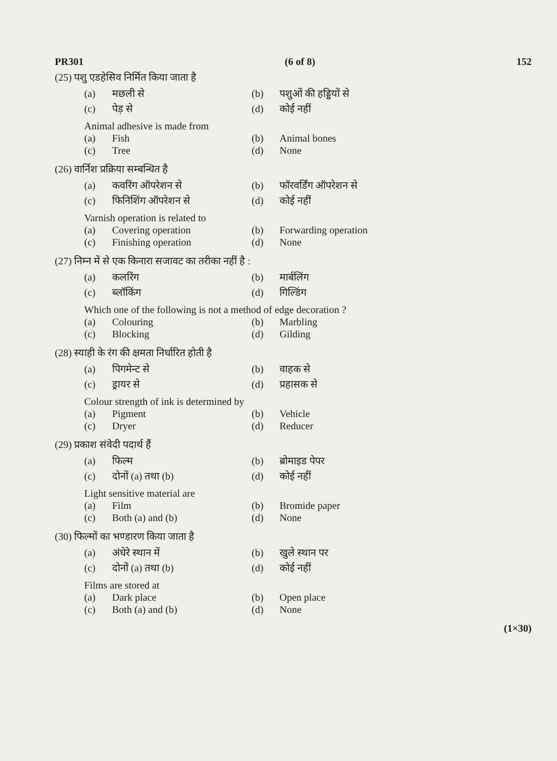PR301 (6 of 8) 152
(25) पशु एडहेसिव निर्मित किया जाता है
(a) मछली से (b) पशुओं की हड्डियों से
(c) पेड़ से (d) कोई नहीं
Animal adhesive is made from
(a) Fish (b) Animal bones
(c) Tree (d) None
(26) वार्निश प्रक्रिया सम्बन्धित है
(a) कवरिंग ऑपरेशन से (b) फॉरवर्डिंग ऑपरेशन से
(c) फिनिशिंग ऑपरेशन से (d) कोई नहीं
Varnish operation is related to
(a) Covering operation (b) Forwarding operation
(c) Finishing operation (d) None
(27) निम्न में से एक किनारा सजावट का तरीका नहीं है :
(a) कलरिंग (b) मार्बलिंग
(c) ब्लॉकिंग (d) गिल्डिंग
Which one of the following is not a method of edge decoration ?
(a) Colouring (b) Marbling
(c) Blocking (d) Gilding
(28) स्याही के रंग की क्षमता निर्धारित होती है
(a) पिगमेन्ट से (b) वाहक से
(c) ड्रायर से (d) प्रहासक से
Colour strength of ink is determined by
(a) Pigment (b) Vehicle
(c) Dryer (d) Reducer
(29) प्रकाश संवेदी पदार्थ हैं
(a) फिल्म (b) ब्रोमाइड पेपर
(c) दोनों (a) तथा (b) (d) कोई नहीं
Light sensitive material are
(a) Film (b) Bromide paper
(c) Both (a) and (b) (d) None
(30) फिल्मों का भण्डारण किया जाता है
(a) अंधेरे स्थान में (b) खुले स्थान पर
(c) दोनों (a) तथा (b) (d) कोई नहीं
Films are stored at
(a) Dark place (b) Open place
(c) Both (a) and (b) (d) None
(1×30)